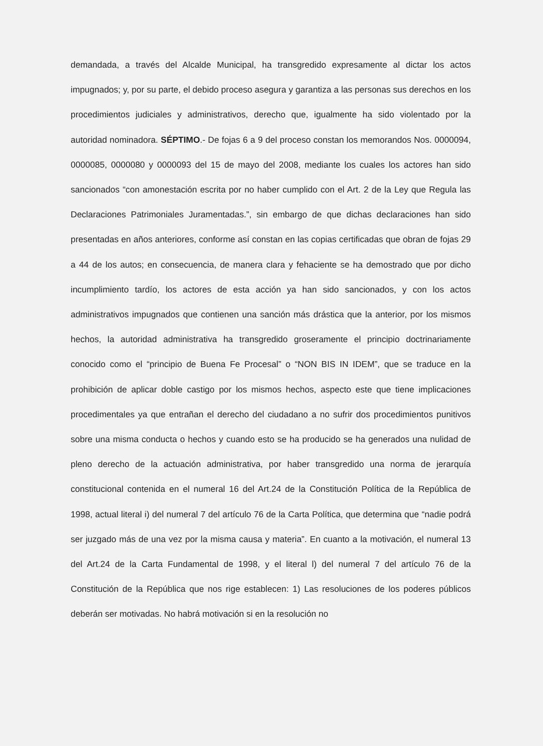demandada, a través del Alcalde Municipal, ha transgredido expresamente al dictar los actos impugnados; y, por su parte, el debido proceso asegura y garantiza a las personas sus derechos en los procedimientos judiciales y administrativos, derecho que, igualmente ha sido violentado por la autoridad nominadora. SÉPTIMO.- De fojas 6 a 9 del proceso constan los memorandos Nos. 0000094, 0000085, 0000080 y 0000093 del 15 de mayo del 2008, mediante los cuales los actores han sido sancionados “con amonestación escrita por no haber cumplido con el Art. 2 de la Ley que Regula las Declaraciones Patrimoniales Juramentadas.”, sin embargo de que dichas declaraciones han sido presentadas en años anteriores, conforme así constan en las copias certificadas que obran de fojas 29 a 44 de los autos; en consecuencia, de manera clara y fehaciente se ha demostrado que por dicho incumplimiento tardío, los actores de esta acción ya han sido sancionados, y con los actos administrativos impugnados que contienen una sanción más drástica que la anterior, por los mismos hechos, la autoridad administrativa ha transgredido groseramente el principio doctrinariamente conocido como el “principio de Buena Fe Procesal” o “NON BIS IN IDEM”, que se traduce en la prohibición de aplicar doble castigo por los mismos hechos, aspecto este que tiene implicaciones procedimentales ya que entrañan el derecho del ciudadano a no sufrir dos procedimientos punitivos sobre una misma conducta o hechos y cuando esto se ha producido se ha generados una nulidad de pleno derecho de la actuación administrativa, por haber transgredido una norma de jerarquía constitucional contenida en el numeral 16 del Art.24 de la Constitución Política de la República de 1998, actual literal i) del numeral 7 del artículo 76 de la Carta Política, que determina que “nadie podrá ser juzgado más de una vez por la misma causa y materia”. En cuanto a la motivación, el numeral 13 del Art.24 de la Carta Fundamental de 1998, y el literal l) del numeral 7 del artículo 76 de la Constitución de la República que nos rige establecen: 1) Las resoluciones de los poderes públicos deberán ser motivadas. No habrá motivación si en la resolución no